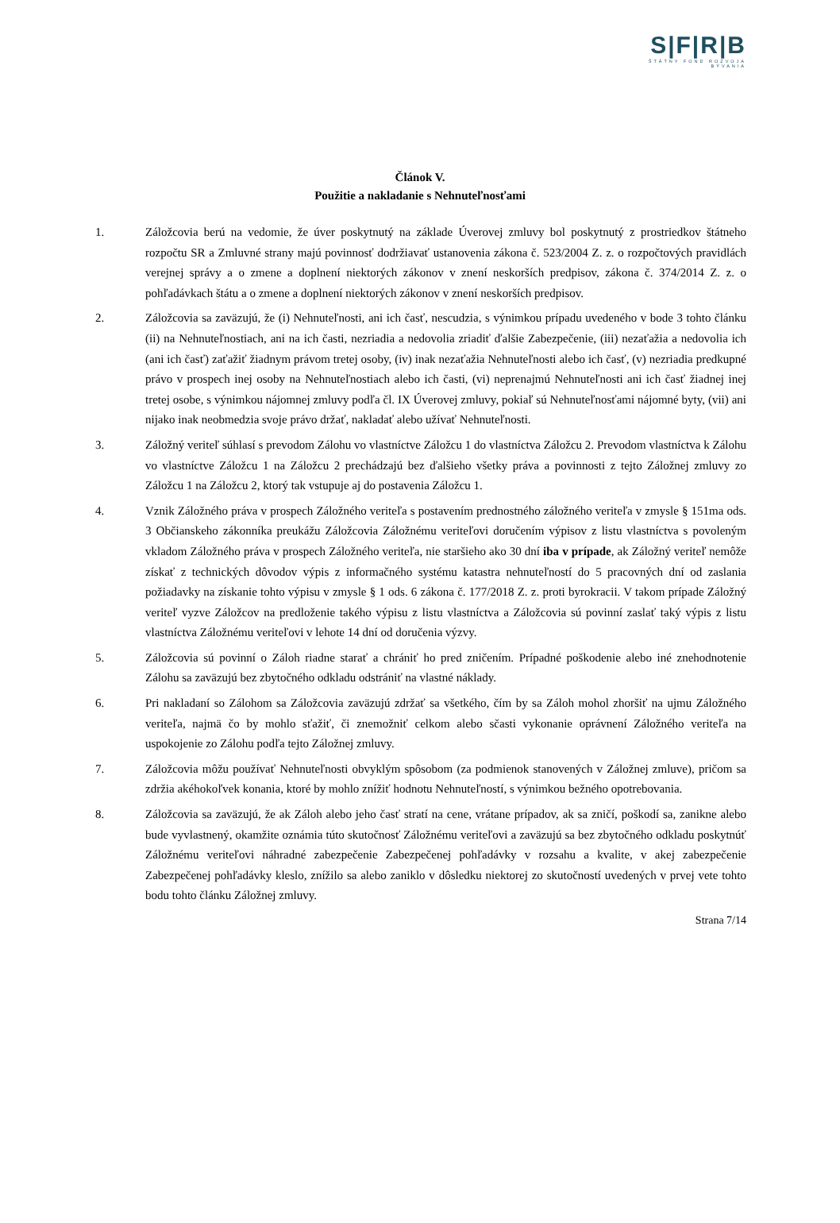S|F|R|B
ŠTÁTNY FOND ROZVOJA BÝVANIA
Článok V.
Použitie a nakladanie s Nehnuteľnosťami
1. Záložcovia berú na vedomie, že úver poskytnutý na základe Úverovej zmluvy bol poskytnutý z prostriedkov štátneho rozpočtu SR a Zmluvné strany majú povinnosť dodržiavať ustanovenia zákona č. 523/2004 Z. z. o rozpočtových pravidlách verejnej správy a o zmene a doplnení niektorých zákonov v znení neskorších predpisov, zákona č. 374/2014 Z. z. o pohľadávkach štátu a o zmene a doplnení niektorých zákonov v znení neskorších predpisov.
2. Záložcovia sa zaväzujú, že (i) Nehnuteľnosti, ani ich časť, nescudzia, s výnimkou prípadu uvedeného v bode 3 tohto článku (ii) na Nehnuteľnostiach, ani na ich časti, nezriadia a nedovolia zriadiť ďalšie Zabezpečenie, (iii) nezaťažia a nedovolia ich (ani ich časť) zaťažiť žiadnym právom tretej osoby, (iv) inak nezaťažia Nehnuteľnosti alebo ich časť, (v) nezriadia predkupné právo v prospech inej osoby na Nehnuteľnostiach alebo ich časti, (vi) neprenajmú Nehnuteľnosti ani ich časť žiadnej inej tretej osobe, s výnimkou nájomnej zmluvy podľa čl. IX Úverovej zmluvy, pokiaľ sú Nehnuteľnosťami nájomné byty, (vii) ani nijako inak neobmedzia svoje právo držať, nakladať alebo užívať Nehnuteľnosti.
3. Záložný veriteľ súhlasí s prevodom Zálohu vo vlastníctve Záložcu 1 do vlastníctva Záložcu 2. Prevodom vlastníctva k Zálohu vo vlastníctve Záložcu 1 na Záložcu 2 prechádzajú bez ďalšieho všetky práva a povinnosti z tejto Záložnej zmluvy zo Záložcu 1 na Záložcu 2, ktorý tak vstupuje aj do postavenia Záložcu 1.
4. Vznik Záložného práva v prospech Záložného veriteľa s postavením prednostného záložného veriteľa v zmysle § 151ma ods. 3 Občianskeho zákonníka preukážu Záložcovia Záložnému veriteľovi doručením výpisov z listu vlastníctva s povoleným vkladom Záložného práva v prospech Záložného veriteľa, nie staršieho ako 30 dní iba v prípade, ak Záložný veriteľ nemôže získať z technických dôvodov výpis z informačného systému katastra nehnuteľností do 5 pracovných dní od zaslania požiadavky na získanie tohto výpisu v zmysle § 1 ods. 6 zákona č. 177/2018 Z. z. proti byrokracii. V takom prípade Záložný veriteľ vyzve Záložcov na predloženie takého výpisu z listu vlastníctva a Záložcovia sú povinní zaslať taký výpis z listu vlastníctva Záložnému veriteľovi v lehote 14 dní od doručenia výzvy.
5. Záložcovia sú povinní o Záloh riadne starať a chrániť ho pred zničením. Prípadné poškodenie alebo iné znehodnotenie Zálohu sa zaväzujú bez zbytočného odkladu odstrániť na vlastné náklady.
6. Pri nakladaní so Zálohom sa Záložcovia zaväzujú zdržať sa všetkého, čím by sa Záloh mohol zhoršiť na ujmu Záložného veriteľa, najmä čo by mohlo sťažiť, či znemožniť celkom alebo sčasti vykonanie oprávnení Záložného veriteľa na uspokojenie zo Zálohu podľa tejto Záložnej zmluvy.
7. Záložcovia môžu používať Nehnuteľnosti obvyklým spôsobom (za podmienok stanovených v Záložnej zmluve), pričom sa zdržia akéhokoľvek konania, ktoré by mohlo znížiť hodnotu Nehnuteľností, s výnimkou bežného opotrebovania.
8. Záložcovia sa zaväzujú, že ak Záloh alebo jeho časť stratí na cene, vrátane prípadov, ak sa zničí, poškodí sa, zanikne alebo bude vyvlastnený, okamžite oznámia túto skutočnosť Záložnému veriteľovi a zaväzujú sa bez zbytočného odkladu poskytnúť Záložnému veriteľovi náhradné zabezpečenie Zabezpečenej pohľadávky v rozsahu a kvalite, v akej zabezpečenie Zabezpečenej pohľadávky kleslo, znížilo sa alebo zaniklo v dôsledku niektorej zo skutočností uvedených v prvej vete tohto bodu tohto článku Záložnej zmluvy.
Strana 7/14